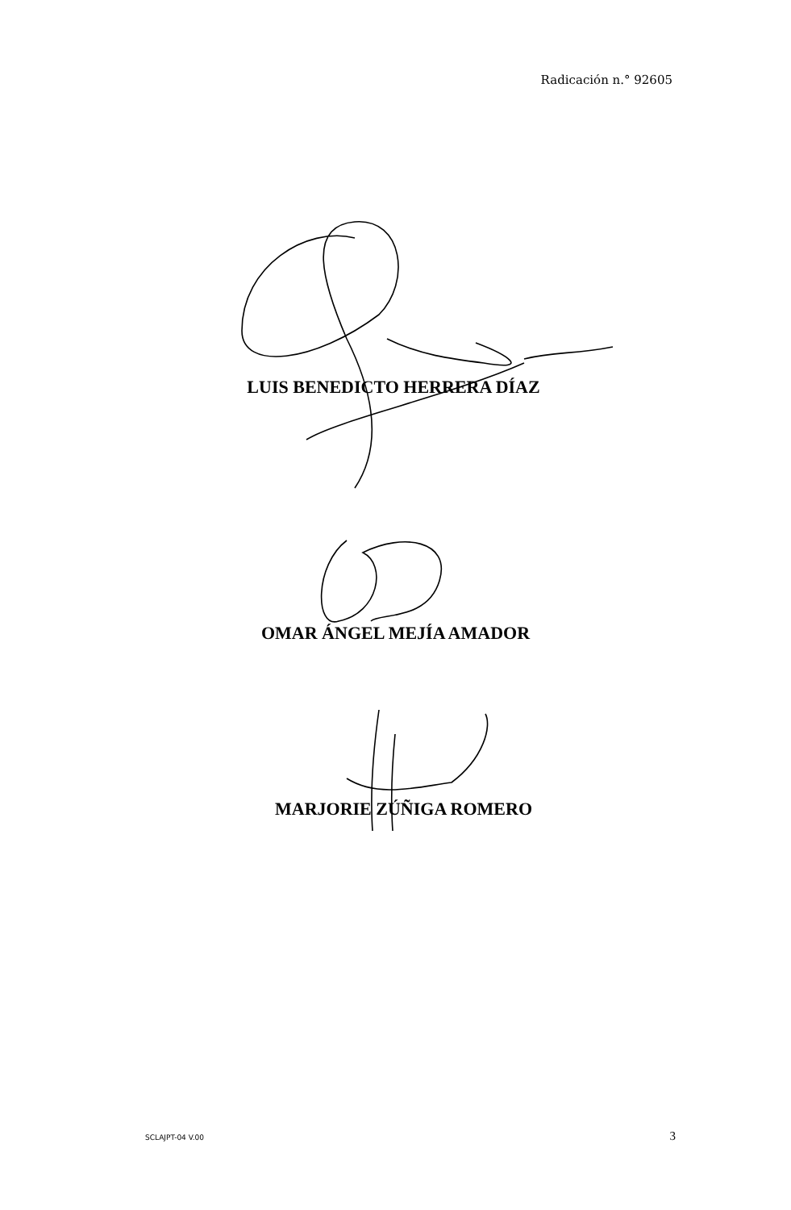Radicación n.° 92605
LUIS BENEDICTO HERRERA DÍAZ
OMAR ÁNGEL MEJÍA AMADOR
MARJORIE ZÚÑIGA ROMERO
SCLAJPT-04 V.00 3